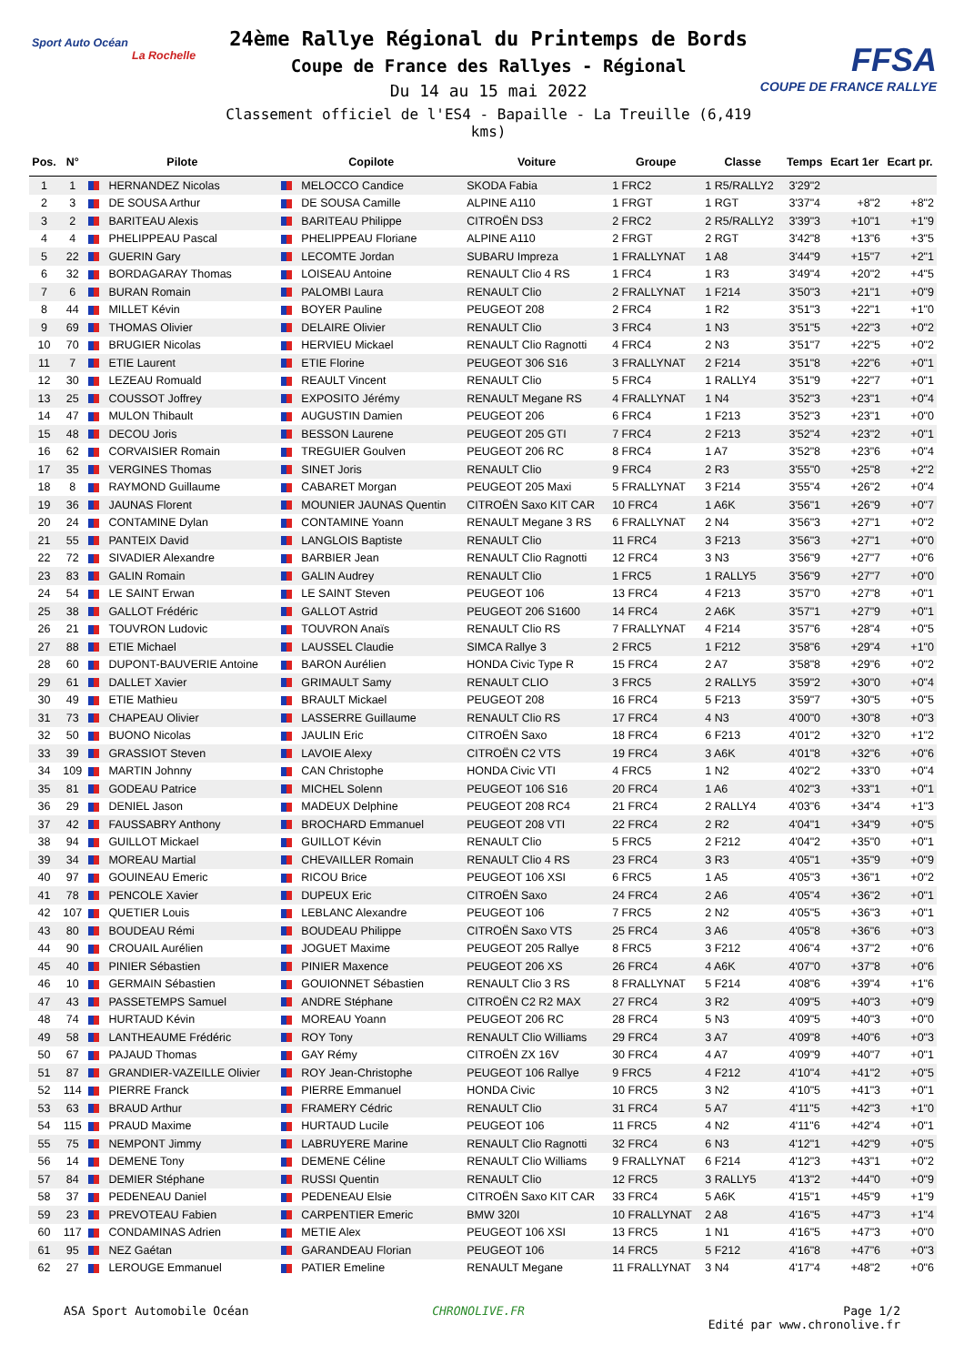Sport Auto Océan
La Rochelle
24ème Rallye Régional du Printemps de Bords
Coupe de France des Rallyes - Régional
Du 14 au 15 mai 2022
Classement officiel de l'ES4 - Bapaille - La Treuille (6,419 kms)
FFSA
COUPE DE FRANCE RALLYE
| Pos. | N° | Pilote | Copilote | Voiture | Groupe | Classe | Temps | Ecart 1er | Ecart pr. |
| --- | --- | --- | --- | --- | --- | --- | --- | --- | --- |
| 1 | 1 | HERNANDEZ Nicolas | MELOCCO Candice | SKODA Fabia | 1 FRC2 | 1 R5/RALLY2 | 3'29"2 | | |
| 2 | 3 | DE SOUSA Arthur | DE SOUSA Camille | ALPINE A110 | 1 FRGT | 1 RGT | 3'37"4 | +8"2 | +8"2 |
| 3 | 2 | BARITEAU Alexis | BARITEAU Philippe | CITROËN DS3 | 2 FRC2 | 2 R5/RALLY2 | 3'39"3 | +10"1 | +1"9 |
| 4 | 4 | PHELIPPEAU Pascal | PHELIPPEAU Floriane | ALPINE A110 | 2 FRGT | 2 RGT | 3'42"8 | +13"6 | +3"5 |
| 5 | 22 | GUERIN Gary | LECOMTE Jordan | SUBARU Impreza | 1 FRALLYNAT | 1 A8 | 3'44"9 | +15"7 | +2"1 |
| 6 | 32 | BORDAGARAY Thomas | LOISEAU Antoine | RENAULT Clio 4 RS | 1 FRC4 | 1 R3 | 3'49"4 | +20"2 | +4"5 |
| 7 | 6 | BURAN Romain | PALOMBI Laura | RENAULT Clio | 2 FRALLYNAT | 1 F214 | 3'50"3 | +21"1 | +0"9 |
| 8 | 44 | MILLET Kévin | BOYER Pauline | PEUGEOT 208 | 2 FRC4 | 1 R2 | 3'51"3 | +22"1 | +1"0 |
| 9 | 69 | THOMAS Olivier | DELAIRE Olivier | RENAULT Clio | 3 FRC4 | 1 N3 | 3'51"5 | +22"3 | +0"2 |
| 10 | 70 | BRUGIER Nicolas | HERVIEU Mickael | RENAULT Clio Ragnotti | 4 FRC4 | 2 N3 | 3'51"7 | +22"5 | +0"2 |
| 11 | 7 | ETIE Laurent | ETIE Florine | PEUGEOT 306 S16 | 3 FRALLYNAT | 2 F214 | 3'51"8 | +22"6 | +0"1 |
| 12 | 30 | LEZEAU Romuald | REAULT Vincent | RENAULT Clio | 5 FRC4 | 1 RALLY4 | 3'51"9 | +22"7 | +0"1 |
| 13 | 25 | COUSSOT Joffrey | EXPOSITO Jérémy | RENAULT Megane RS | 4 FRALLYNAT | 1 N4 | 3'52"3 | +23"1 | +0"4 |
| 14 | 47 | MULON Thibault | AUGUSTIN Damien | PEUGEOT 206 | 6 FRC4 | 1 F213 | 3'52"3 | +23"1 | +0"0 |
| 15 | 48 | DECOU Joris | BESSON Laurene | PEUGEOT 205 GTI | 7 FRC4 | 2 F213 | 3'52"4 | +23"2 | +0"1 |
| 16 | 62 | CORVAISIER Romain | TREGUIER Goulven | PEUGEOT 206 RC | 8 FRC4 | 1 A7 | 3'52"8 | +23"6 | +0"4 |
| 17 | 35 | VERGINES Thomas | SINET Joris | RENAULT Clio | 9 FRC4 | 2 R3 | 3'55"0 | +25"8 | +2"2 |
| 18 | 8 | RAYMOND Guillaume | CABARET Morgan | PEUGEOT 205 Maxi | 5 FRALLYNAT | 3 F214 | 3'55"4 | +26"2 | +0"4 |
| 19 | 36 | JAUNAS Florent | MOUNIER JAUNAS Quentin | CITROËN Saxo KIT CAR | 10 FRC4 | 1 A6K | 3'56"1 | +26"9 | +0"7 |
| 20 | 24 | CONTAMINE Dylan | CONTAMINE Yoann | RENAULT Megane 3 RS | 6 FRALLYNAT | 2 N4 | 3'56"3 | +27"1 | +0"2 |
| 21 | 55 | PANTEIX David | LANGLOIS Baptiste | RENAULT Clio | 11 FRC4 | 3 F213 | 3'56"3 | +27"1 | +0"0 |
| 22 | 72 | SIVADIER Alexandre | BARBIER Jean | RENAULT Clio Ragnotti | 12 FRC4 | 3 N3 | 3'56"9 | +27"7 | +0"6 |
| 23 | 83 | GALIN Romain | GALIN Audrey | RENAULT Clio | 1 FRC5 | 1 RALLY5 | 3'56"9 | +27"7 | +0"0 |
| 24 | 54 | LE SAINT Erwan | LE SAINT Steven | PEUGEOT 106 | 13 FRC4 | 4 F213 | 3'57"0 | +27"8 | +0"1 |
| 25 | 38 | GALLOT Frédéric | GALLOT Astrid | PEUGEOT 206 S1600 | 14 FRC4 | 2 A6K | 3'57"1 | +27"9 | +0"1 |
| 26 | 21 | TOUVRON Ludovic | TOUVRON Anaïs | RENAULT Clio RS | 7 FRALLYNAT | 4 F214 | 3'57"6 | +28"4 | +0"5 |
| 27 | 88 | ETIE Michael | LAUSSEL Claudie | SIMCA Rallye 3 | 2 FRC5 | 1 F212 | 3'58"6 | +29"4 | +1"0 |
| 28 | 60 | DUPONT-BAUVERIE Antoine | BARON Aurélien | HONDA Civic Type R | 15 FRC4 | 2 A7 | 3'58"8 | +29"6 | +0"2 |
| 29 | 61 | DALLET Xavier | GRIMAULT Samy | RENAULT CLIO | 3 FRC5 | 2 RALLY5 | 3'59"2 | +30"0 | +0"4 |
| 30 | 49 | ETIE Mathieu | BRAULT Mickael | PEUGEOT 208 | 16 FRC4 | 5 F213 | 3'59"7 | +30"5 | +0"5 |
| 31 | 73 | CHAPEAU Olivier | LASSERRE Guillaume | RENAULT Clio RS | 17 FRC4 | 4 N3 | 4'00"0 | +30"8 | +0"3 |
| 32 | 50 | BUONO Nicolas | JAULIN Eric | CITROËN Saxo | 18 FRC4 | 6 F213 | 4'01"2 | +32"0 | +1"2 |
| 33 | 39 | GRASSIOT Steven | LAVOIE Alexy | CITROËN C2 VTS | 19 FRC4 | 3 A6K | 4'01"8 | +32"6 | +0"6 |
| 34 | 109 | MARTIN Johnny | CAN Christophe | HONDA Civic VTI | 4 FRC5 | 1 N2 | 4'02"2 | +33"0 | +0"4 |
| 35 | 81 | GODEAU Patrice | MICHEL Solenn | PEUGEOT 106 S16 | 20 FRC4 | 1 A6 | 4'02"3 | +33"1 | +0"1 |
| 36 | 29 | DENIEL Jason | MADEUX Delphine | PEUGEOT 208 RC4 | 21 FRC4 | 2 RALLY4 | 4'03"6 | +34"4 | +1"3 |
| 37 | 42 | FAUSSABRY Anthony | BROCHARD Emmanuel | PEUGEOT 208 VTI | 22 FRC4 | 2 R2 | 4'04"1 | +34"9 | +0"5 |
| 38 | 94 | GUILLOT Mickael | GUILLOT Kévin | RENAULT Clio | 5 FRC5 | 2 F212 | 4'04"2 | +35"0 | +0"1 |
| 39 | 34 | MOREAU Martial | CHEVAILLER Romain | RENAULT Clio 4 RS | 23 FRC4 | 3 R3 | 4'05"1 | +35"9 | +0"9 |
| 40 | 97 | GOUINEAU Emeric | RICOU Brice | PEUGEOT 106 XSI | 6 FRC5 | 1 A5 | 4'05"3 | +36"1 | +0"2 |
| 41 | 78 | PENCOLE Xavier | DUPEUX Eric | CITROËN Saxo | 24 FRC4 | 2 A6 | 4'05"4 | +36"2 | +0"1 |
| 42 | 107 | QUETIER Louis | LEBLANC Alexandre | PEUGEOT 106 | 7 FRC5 | 2 N2 | 4'05"5 | +36"3 | +0"1 |
| 43 | 80 | BOUDEAU Rémi | BOUDEAU Philippe | CITROËN Saxo VTS | 25 FRC4 | 3 A6 | 4'05"8 | +36"6 | +0"3 |
| 44 | 90 | CROUAIL Aurélien | JOGUET Maxime | PEUGEOT 205 Rallye | 8 FRC5 | 3 F212 | 4'06"4 | +37"2 | +0"6 |
| 45 | 40 | PINIER Sébastien | PINIER Maxence | PEUGEOT 206 XS | 26 FRC4 | 4 A6K | 4'07"0 | +37"8 | +0"6 |
| 46 | 10 | GERMAIN Sébastien | GOUIONNET Sébastien | RENAULT Clio 3 RS | 8 FRALLYNAT | 5 F214 | 4'08"6 | +39"4 | +1"6 |
| 47 | 43 | PASSETEMPS Samuel | ANDRE Stéphane | CITROËN C2 R2 MAX | 27 FRC4 | 3 R2 | 4'09"5 | +40"3 | +0"9 |
| 48 | 74 | HURTAUD Kévin | MOREAU Yoann | PEUGEOT 206 RC | 28 FRC4 | 5 N3 | 4'09"5 | +40"3 | +0"0 |
| 49 | 58 | LANTHEAUME Frédéric | ROY Tony | RENAULT Clio Williams | 29 FRC4 | 3 A7 | 4'09"8 | +40"6 | +0"3 |
| 50 | 67 | PAJAUD Thomas | GAY Rémy | CITROËN ZX 16V | 30 FRC4 | 4 A7 | 4'09"9 | +40"7 | +0"1 |
| 51 | 87 | GRANDIER-VAZEILLE Olivier | ROY Jean-Christophe | PEUGEOT 106 Rallye | 9 FRC5 | 4 F212 | 4'10"4 | +41"2 | +0"5 |
| 52 | 114 | PIERRE Franck | PIERRE Emmanuel | HONDA Civic | 10 FRC5 | 3 N2 | 4'10"5 | +41"3 | +0"1 |
| 53 | 63 | BRAUD Arthur | FRAMERY Cédric | RENAULT Clio | 31 FRC4 | 5 A7 | 4'11"5 | +42"3 | +1"0 |
| 54 | 115 | PRAUD Maxime | HURTAUD Lucile | PEUGEOT 106 | 11 FRC5 | 4 N2 | 4'11"6 | +42"4 | +0"1 |
| 55 | 75 | NEMPONT Jimmy | LABRUYERE Marine | RENAULT Clio Ragnotti | 32 FRC4 | 6 N3 | 4'12"1 | +42"9 | +0"5 |
| 56 | 14 | DEMENE Tony | DEMENE Céline | RENAULT Clio Williams | 9 FRALLYNAT | 6 F214 | 4'12"3 | +43"1 | +0"2 |
| 57 | 84 | DEMIER Stéphane | RUSSI Quentin | RENAULT Clio | 12 FRC5 | 3 RALLY5 | 4'13"2 | +44"0 | +0"9 |
| 58 | 37 | PEDENEAU Daniel | PEDENEAU Elsie | CITROËN Saxo KIT CAR | 33 FRC4 | 5 A6K | 4'15"1 | +45"9 | +1"9 |
| 59 | 23 | PREVOTEAU Fabien | CARPENTIER Emeric | BMW 320I | 10 FRALLYNAT | 2 A8 | 4'16"5 | +47"3 | +1"4 |
| 60 | 117 | CONDAMINAS Adrien | METIE Alex | PEUGEOT 106 XSI | 13 FRC5 | 1 N1 | 4'16"5 | +47"3 | +0"0 |
| 61 | 95 | NEZ Gaétan | GARANDEAU Florian | PEUGEOT 106 | 14 FRC5 | 5 F212 | 4'16"8 | +47"6 | +0"3 |
| 62 | 27 | LEROUGE Emmanuel | PATIER Emeline | RENAULT Megane | 11 FRALLYNAT | 3 N4 | 4'17"4 | +48"2 | +0"6 |
ASA Sport Automobile Océan CHRONOLIVE.FR Page 1/2
Edité par www.chronolive.fr